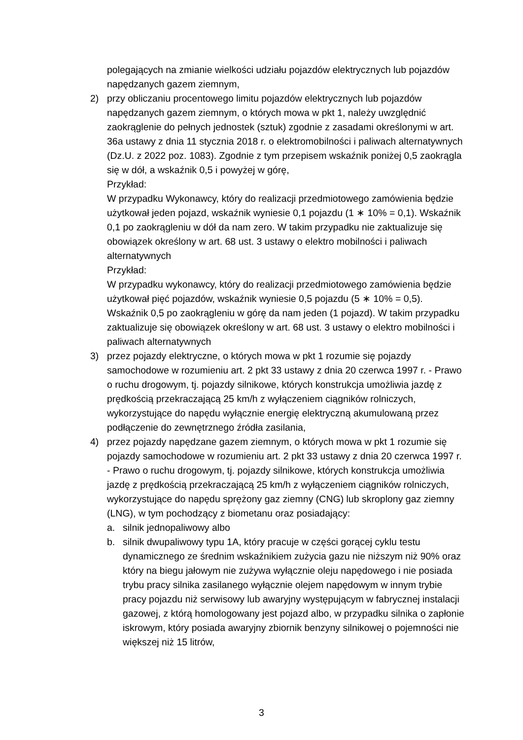polegających na zmianie wielkości udziału pojazdów elektrycznych lub pojazdów napędzanych gazem ziemnym,
2) przy obliczaniu procentowego limitu pojazdów elektrycznych lub pojazdów napędzanych gazem ziemnym, o których mowa w pkt 1, należy uwzględnić zaokrąglenie do pełnych jednostek (sztuk) zgodnie z zasadami określonymi w art. 36a ustawy z dnia 11 stycznia 2018 r. o elektromobilności i paliwach alternatywnych (Dz.U. z 2022 poz. 1083). Zgodnie z tym przepisem wskaźnik poniżej 0,5 zaokrągla się w dół, a wskaźnik 0,5 i powyżej w górę,
Przykład:
W przypadku Wykonawcy, który do realizacji przedmiotowego zamówienia będzie użytkował jeden pojazd, wskaźnik wyniesie 0,1 pojazdu (1 ∗ 10% = 0,1). Wskaźnik 0,1 po zaokrągleniu w dół da nam zero. W takim przypadku nie zaktualizuje się obowiązek określony w art. 68 ust. 3 ustawy o elektro mobilności i paliwach alternatywnych
Przykład:
W przypadku wykonawcy, który do realizacji przedmiotowego zamówienia będzie użytkował pięć pojazdów, wskaźnik wyniesie 0,5 pojazdu (5 ∗ 10% = 0,5). Wskaźnik 0,5 po zaokrągleniu w górę da nam jeden (1 pojazd). W takim przypadku zaktualizuje się obowiązek określony w art. 68 ust. 3 ustawy o elektro mobilności i paliwach alternatywnych
3) przez pojazdy elektryczne, o których mowa w pkt 1 rozumie się pojazdy samochodowe w rozumieniu art. 2 pkt 33 ustawy z dnia 20 czerwca 1997 r. - Prawo o ruchu drogowym, tj. pojazdy silnikowe, których konstrukcja umożliwia jazdę z prędkością przekraczającą 25 km/h z wyłączeniem ciągników rolniczych, wykorzystujące do napędu wyłącznie energię elektryczną akumulowaną przez podłączenie do zewnętrznego źródła zasilania,
4) przez pojazdy napędzane gazem ziemnym, o których mowa w pkt 1 rozumie się pojazdy samochodowe w rozumieniu art. 2 pkt 33 ustawy z dnia 20 czerwca 1997 r. - Prawo o ruchu drogowym, tj. pojazdy silnikowe, których konstrukcja umożliwia jazdę z prędkością przekraczającą 25 km/h z wyłączeniem ciągników rolniczych, wykorzystujące do napędu sprężony gaz ziemny (CNG) lub skroplony gaz ziemny (LNG), w tym pochodzący z biometanu oraz posiadający:
a. silnik jednopaliwowy albo
b. silnik dwupaliwowy typu 1A, który pracuje w części gorącej cyklu testu dynamicznego ze średnim wskaźnikiem zużycia gazu nie niższym niż 90% oraz który na biegu jałowym nie zużywa wyłącznie oleju napędowego i nie posiada trybu pracy silnika zasilanego wyłącznie olejem napędowym w innym trybie pracy pojazdu niż serwisowy lub awaryjny występującym w fabrycznej instalacji gazowej, z którą homologowany jest pojazd albo, w przypadku silnika o zapłonie iskrowym, który posiada awaryjny zbiornik benzyny silnikowej o pojemności nie większej niż 15 litrów,
3